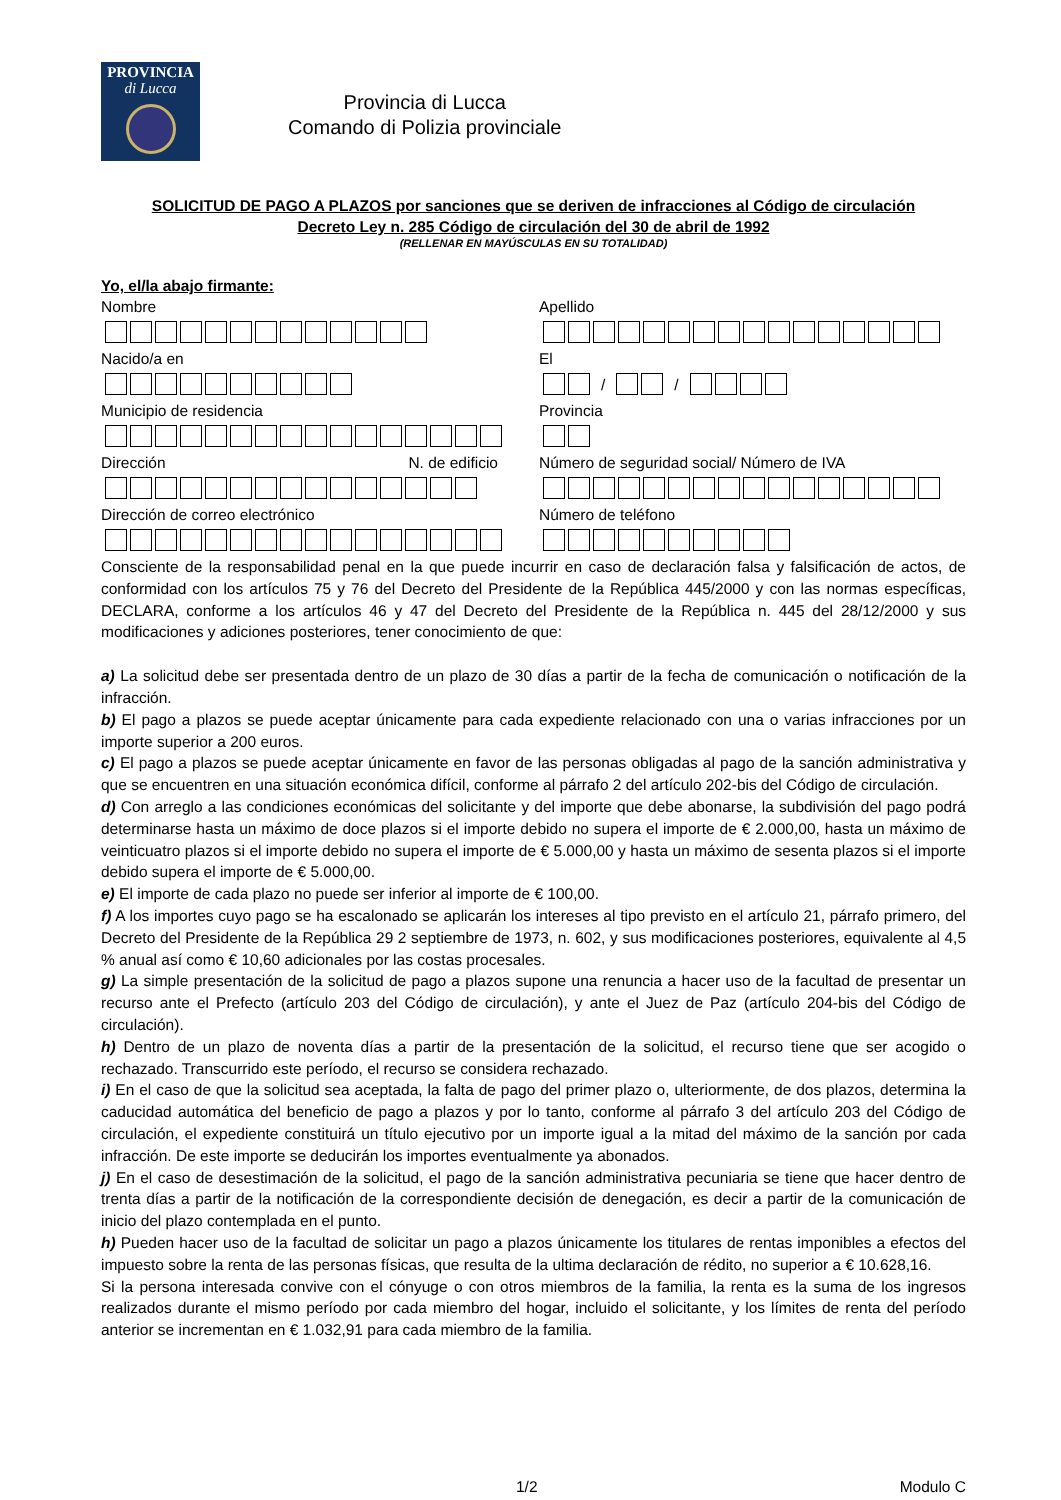PROVINCIA
di Lucca
Provincia di Lucca
Comando di Polizia provinciale
SOLICITUD DE PAGO A PLAZOS por sanciones que se deriven de infracciones al Código de circulación
Decreto Ley n. 285 Código de circulación del 30 de abril de 1992
(RELLENAR EN MAYÚSCULAS EN SU TOTALIDAD)
Yo, el/la abajo firmante:
Nombre
Apellido
Nacido/a en
El
/ /
Municipio de residencia
Provincia
Dirección N. de edificio
Número de seguridad social/ Número de IVA
Dirección de correo electrónico
Número de teléfono
Consciente de la responsabilidad penal en la que puede incurrir en caso de declaración falsa y falsificación de actos, de conformidad con los artículos 75 y 76 del Decreto del Presidente de la República 445/2000 y con las normas específicas, DECLARA, conforme a los artículos 46 y 47 del Decreto del Presidente de la República n. 445 del 28/12/2000 y sus modificaciones y adiciones posteriores, tener conocimiento de que:
a) La solicitud debe ser presentada dentro de un plazo de 30 días a partir de la fecha de comunicación o notificación de la infracción.
b) El pago a plazos se puede aceptar únicamente para cada expediente relacionado con una o varias infracciones por un importe superior a 200 euros.
c) El pago a plazos se puede aceptar únicamente en favor de las personas obligadas al pago de la sanción administrativa y que se encuentren en una situación económica difícil, conforme al párrafo 2 del artículo 202-bis del Código de circulación.
d) Con arreglo a las condiciones económicas del solicitante y del importe que debe abonarse, la subdivisión del pago podrá determinarse hasta un máximo de doce plazos si el importe debido no supera el importe de € 2.000,00, hasta un máximo de veinticuatro plazos si el importe debido no supera el importe de € 5.000,00 y hasta un máximo de sesenta plazos si el importe debido supera el importe de € 5.000,00.
e) El importe de cada plazo no puede ser inferior al importe de € 100,00.
f) A los importes cuyo pago se ha escalonado se aplicarán los intereses al tipo previsto en el artículo 21, párrafo primero, del Decreto del Presidente de la República 29 2 septiembre de 1973, n. 602, y sus modificaciones posteriores, equivalente al 4,5 % anual así como € 10,60 adicionales por las costas procesales.
g) La simple presentación de la solicitud de pago a plazos supone una renuncia a hacer uso de la facultad de presentar un recurso ante el Prefecto (artículo 203 del Código de circulación), y ante el Juez de Paz (artículo 204-bis del Código de circulación).
h) Dentro de un plazo de noventa días a partir de la presentación de la solicitud, el recurso tiene que ser acogido o rechazado. Transcurrido este período, el recurso se considera rechazado.
i) En el caso de que la solicitud sea aceptada, la falta de pago del primer plazo o, ulteriormente, de dos plazos, determina la caducidad automática del beneficio de pago a plazos y por lo tanto, conforme al párrafo 3 del artículo 203 del Código de circulación, el expediente constituirá un título ejecutivo por un importe igual a la mitad del máximo de la sanción por cada infracción. De este importe se deducirán los importes eventualmente ya abonados.
j) En el caso de desestimación de la solicitud, el pago de la sanción administrativa pecuniaria se tiene que hacer dentro de trenta días a partir de la notificación de la correspondiente decisión de denegación, es decir a partir de la comunicación de inicio del plazo contemplada en el punto.
h) Pueden hacer uso de la facultad de solicitar un pago a plazos únicamente los titulares de rentas imponibles a efectos del impuesto sobre la renta de las personas físicas, que resulta de la ultima declaración de rédito, no superior a € 10.628,16.
Si la persona interesada convive con el cónyuge o con otros miembros de la familia, la renta es la suma de los ingresos realizados durante el mismo período por cada miembro del hogar, incluido el solicitante, y los límites de renta del período anterior se incrementan en € 1.032,91 para cada miembro de la familia.
1/2 Modulo C